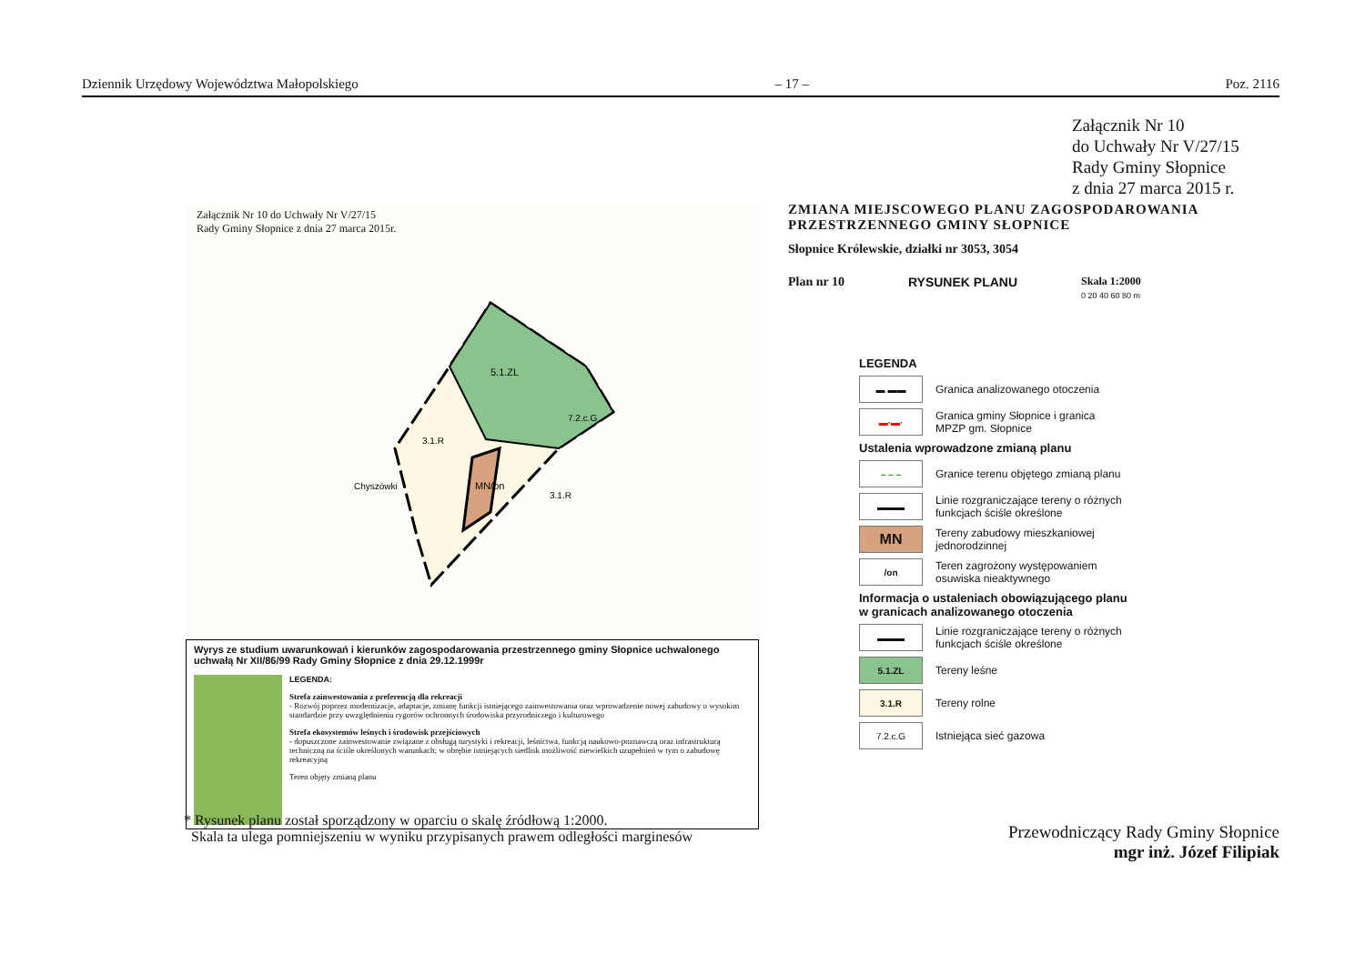Dziennik Urzędowy Województwa Małopolskiego – 17 – Poz. 2116
Załącznik Nr 10
do Uchwały Nr V/27/15
Rady Gminy Słopnice
z dnia 27 marca 2015 r.
Załącznik Nr 10 do Uchwały Nr V/27/15
Rady Gminy Słopnice z dnia 27 marca 2015r.
5.1.ZL
MN/on
3.1.R
3.1.R
Chyszówki
7.2.c.G
Wyrys ze studium uwarunkowań i kierunków zagospodarowania przestrzennego gminy Słopnice uchwalonego uchwałą Nr XII/86/99 Rady Gminy Słopnice z dnia 29.12.1999r
LEGENDA:
Strefa zainwestowania z preferencją dla rekreacji
- Rozwój poprzez modernizacje, adaptacje, zmianę funkcji istniejącego zainwestowania oraz wprowadzenie nowej zabudowy o wysokim standardzie przy uwzględnieniu rygorów ochronnych środowiska przyrodniczego i kulturowego
Strefa ekosystemów leśnych i środowisk przejściowych
- dopuszczone zainwestowanie związane z obsługą turystyki i rekreacji, leśnictwa, funkcją naukowo-poznawczą oraz infrastrukturą techniczną na ściśle określonych warunkach; w obrębie istniejących siedlisk możliwość niewielkich uzupełnień w tym o zabudowę rekreacyjną
Teren objęty zmianą planu
ZMIANA MIEJSCOWEGO PLANU ZAGOSPODAROWANIA
PRZESTRZENNEGO GMINY SŁOPNICE
Słopnice Królewskie, działki nr 3053, 3054
Plan nr 10 RYSUNEK PLANU Skala 1:2000
0 20 40 60 80 m
LEGENDA
▬ ▬▬
Granica analizowanego otoczenia
▬·▬·
Granica gminy Słopnice i granica
MPZP gm. Słopnice
Ustalenia wprowadzone zmianą planu
– – –
Granice terenu objętego zmianą planu
▬▬▬
Linie rozgraniczające tereny o różnych
funkcjach ściśle określone
MN
Tereny zabudowy mieszkaniowej
jednorodzinnej
/on
Teren zagrożony występowaniem
osuwiska nieaktywnego
Informacja o ustaleniach obowiązującego planu
w granicach analizowanego otoczenia
▬▬▬
Linie rozgraniczające tereny o różnych
funkcjach ściśle określone
5.1.ZL
Tereny leśne
3.1.R
Tereny rolne
7.2.c.G
Istniejąca sieć gazowa
* Rysunek planu został sporządzony w oparciu o skalę źródłową 1:2000.
Skala ta ulega pomniejszeniu w wyniku przypisanych prawem odległości marginesów
Przewodniczący Rady Gminy Słopnice
mgr inż. Józef Filipiak